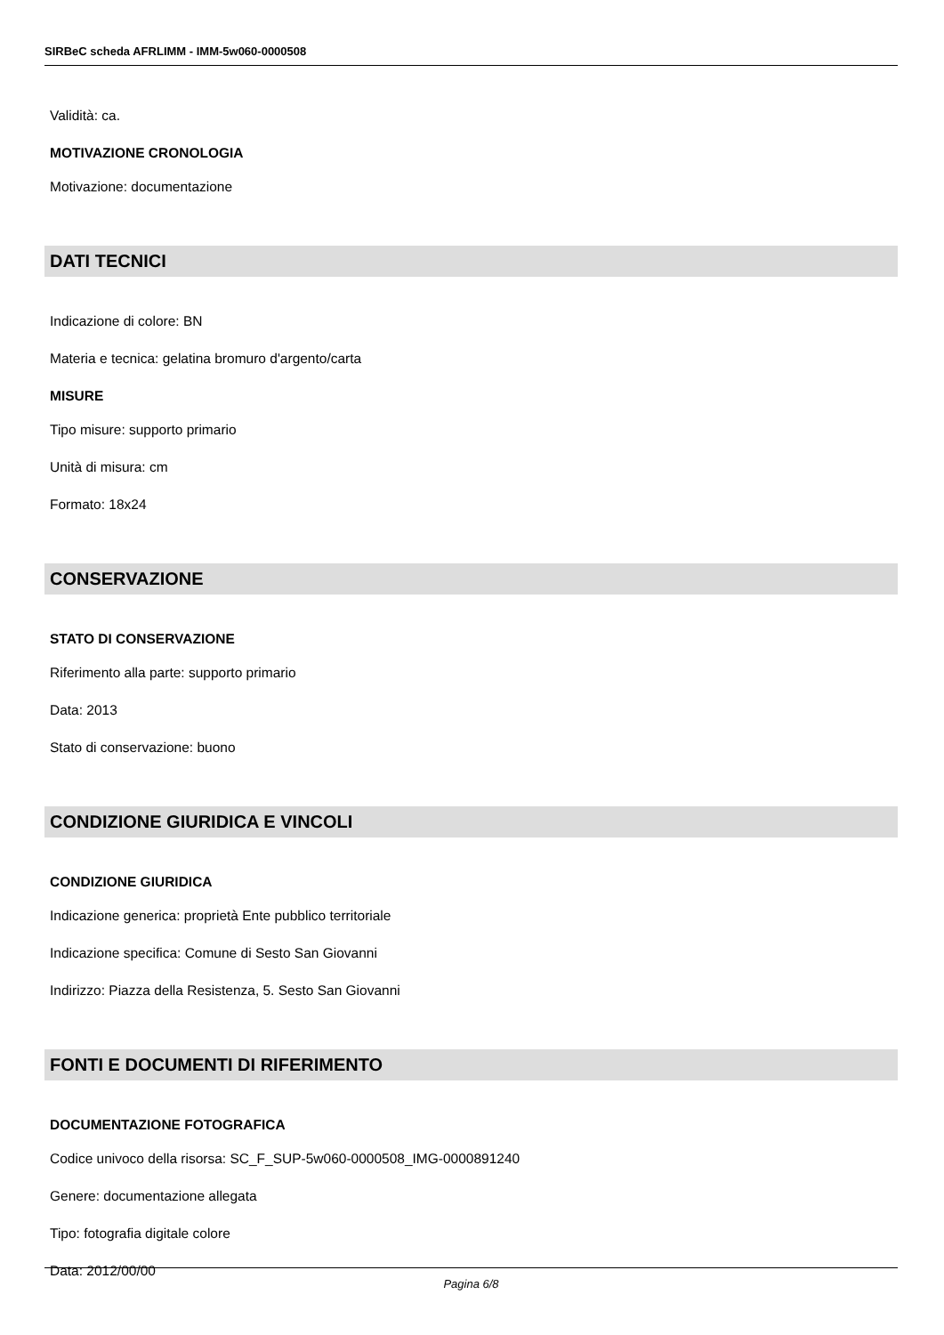SIRBeC scheda AFRLIMM - IMM-5w060-0000508
Validità: ca.
MOTIVAZIONE CRONOLOGIA
Motivazione: documentazione
DATI TECNICI
Indicazione di colore: BN
Materia e tecnica: gelatina bromuro d'argento/carta
MISURE
Tipo misure: supporto primario
Unità di misura: cm
Formato: 18x24
CONSERVAZIONE
STATO DI CONSERVAZIONE
Riferimento alla parte: supporto primario
Data: 2013
Stato di conservazione: buono
CONDIZIONE GIURIDICA E VINCOLI
CONDIZIONE GIURIDICA
Indicazione generica: proprietà Ente pubblico territoriale
Indicazione specifica: Comune di Sesto San Giovanni
Indirizzo: Piazza della Resistenza, 5. Sesto San Giovanni
FONTI E DOCUMENTI DI RIFERIMENTO
DOCUMENTAZIONE FOTOGRAFICA
Codice univoco della risorsa: SC_F_SUP-5w060-0000508_IMG-0000891240
Genere: documentazione allegata
Tipo: fotografia digitale colore
Data: 2012/00/00
Pagina 6/8